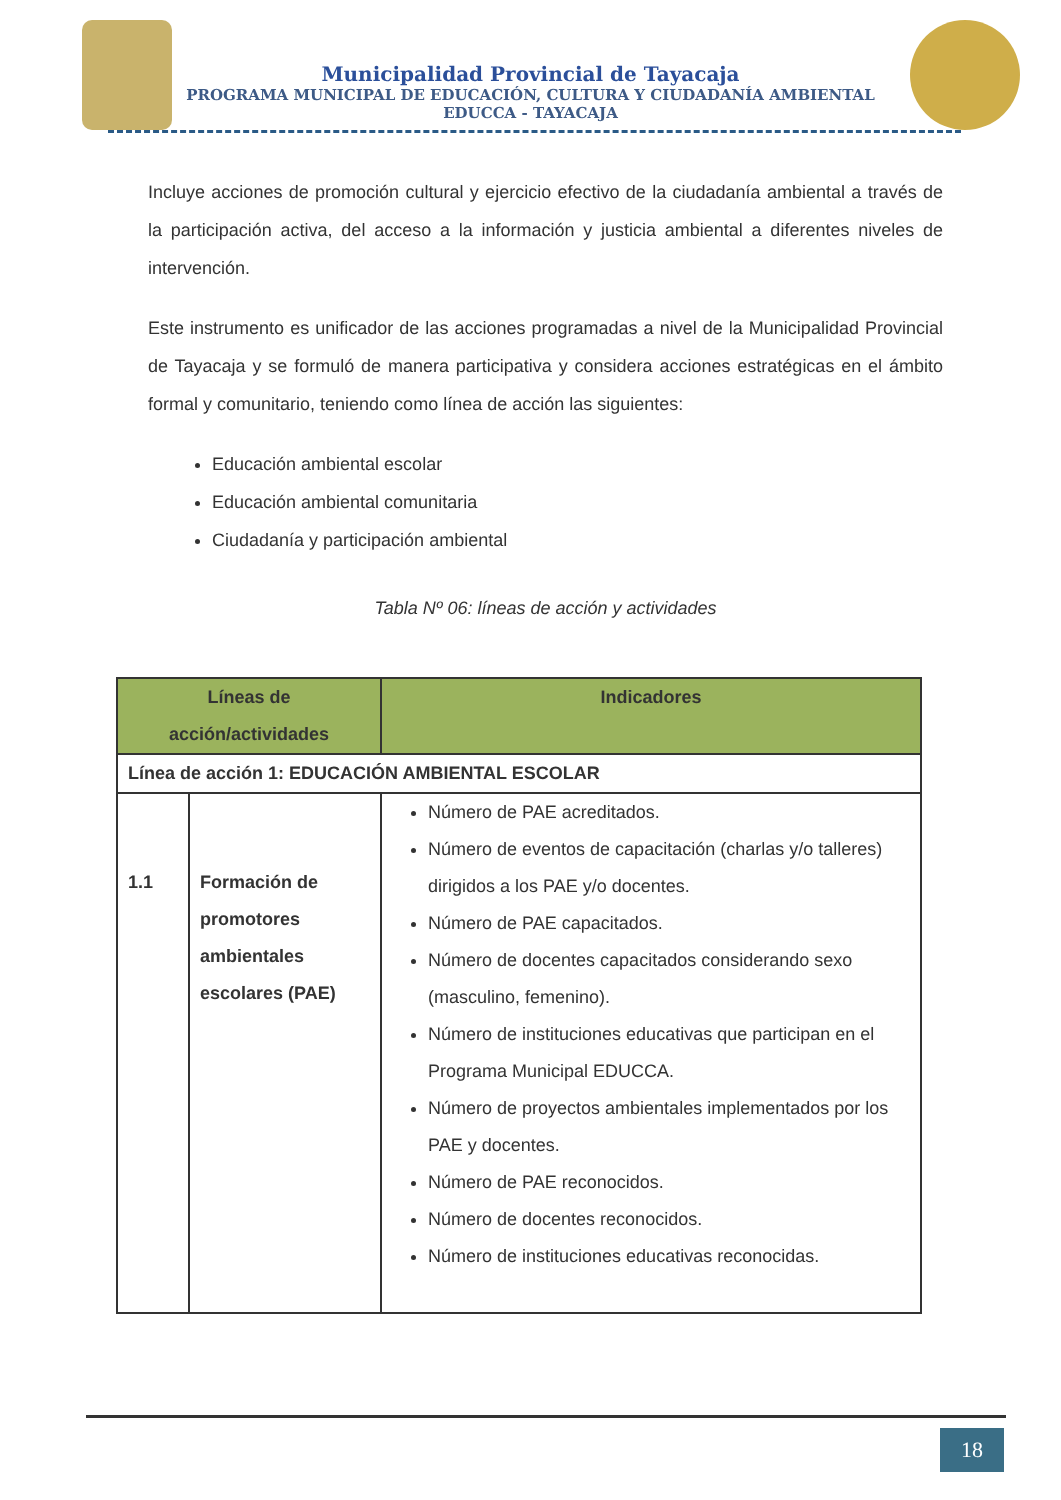Municipalidad Provincial de Tayacaja
PROGRAMA MUNICIPAL DE EDUCACIÓN, CULTURA Y CIUDADANÍA AMBIENTAL
EDUCCA - TAYACAJA
Incluye acciones de promoción cultural y ejercicio efectivo de la ciudadanía ambiental a través de la participación activa, del acceso a la información y justicia ambiental a diferentes niveles de intervención.
Este instrumento es unificador de las acciones programadas a nivel de la Municipalidad Provincial de Tayacaja y se formuló de manera participativa y considera acciones estratégicas en el ámbito formal y comunitario, teniendo como línea de acción las siguientes:
Educación ambiental escolar
Educación ambiental comunitaria
Ciudadanía y participación ambiental
Tabla Nº 06: líneas de acción y actividades
| Líneas de acción/actividades | | Indicadores |
| --- | --- | --- |
| Línea de acción 1: EDUCACIÓN AMBIENTAL ESCOLAR | | |
| 1.1 | Formación de promotores ambientales escolares (PAE) | Número de PAE acreditados. Número de eventos de capacitación (charlas y/o talleres) dirigidos a los PAE y/o docentes. Número de PAE capacitados. Número de docentes capacitados considerando sexo (masculino, femenino). Número de instituciones educativas que participan en el Programa Municipal EDUCCA. Número de proyectos ambientales implementados por los PAE y docentes. Número de PAE reconocidos. Número de docentes reconocidos. Número de instituciones educativas reconocidas. |
18